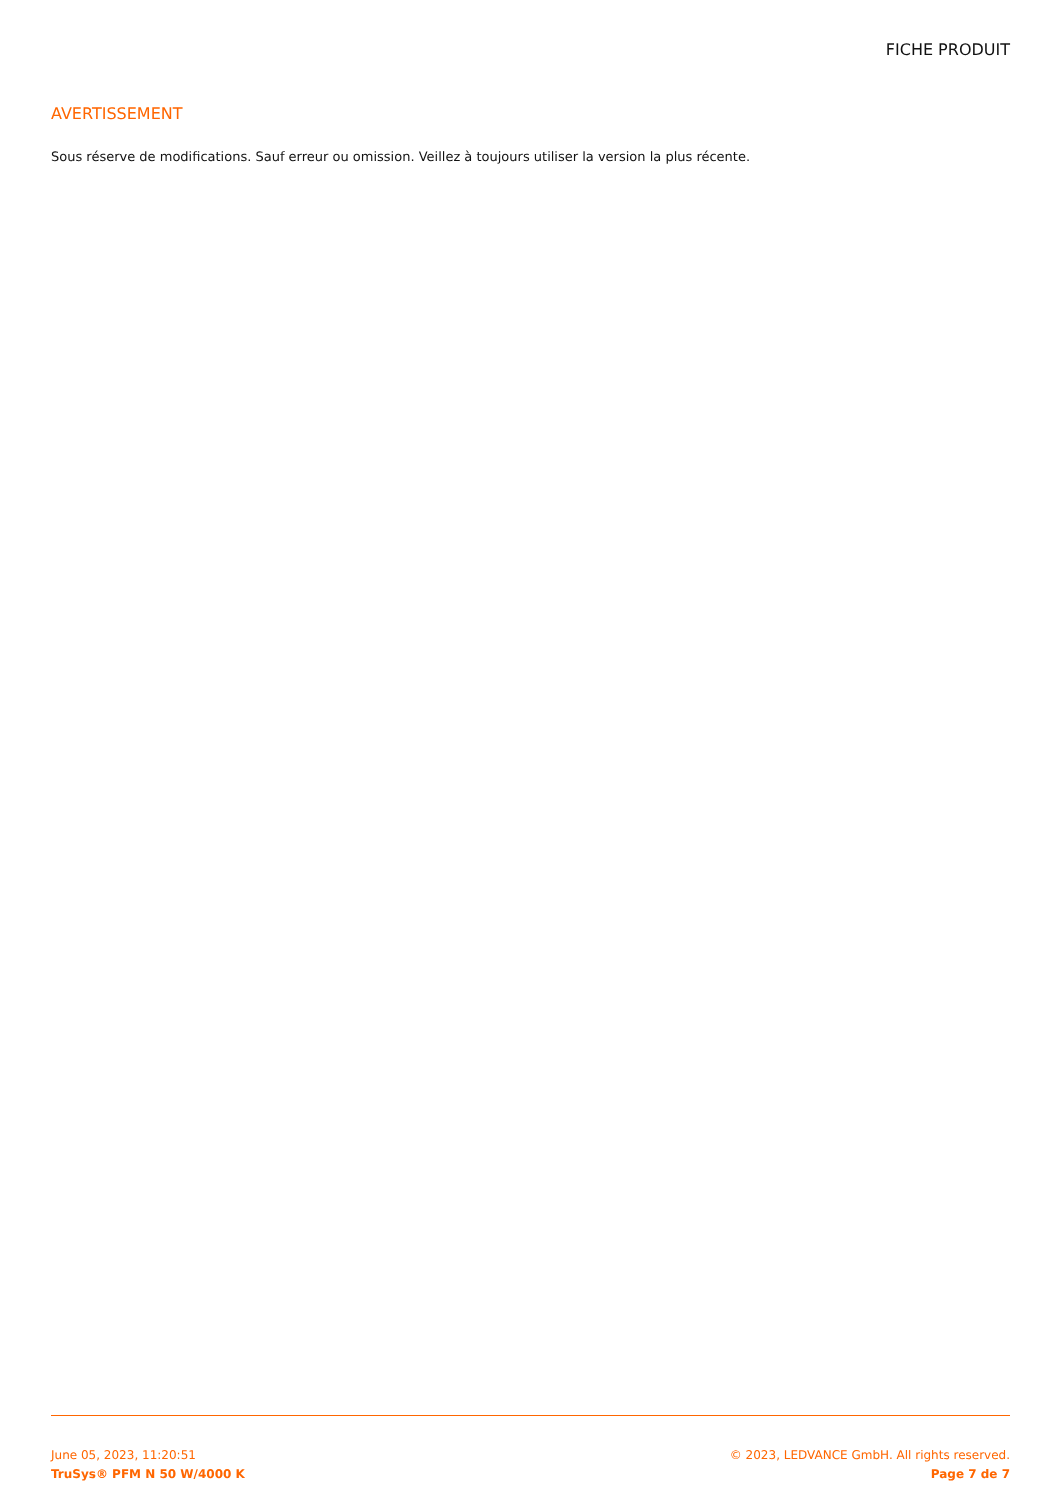FICHE PRODUIT
AVERTISSEMENT
Sous réserve de modifications. Sauf erreur ou omission. Veillez à toujours utiliser la version la plus récente.
June 05, 2023, 11:20:51 © 2023, LEDVANCE GmbH. All rights reserved.
TruSys® PFM N 50 W/4000 K Page 7 de 7